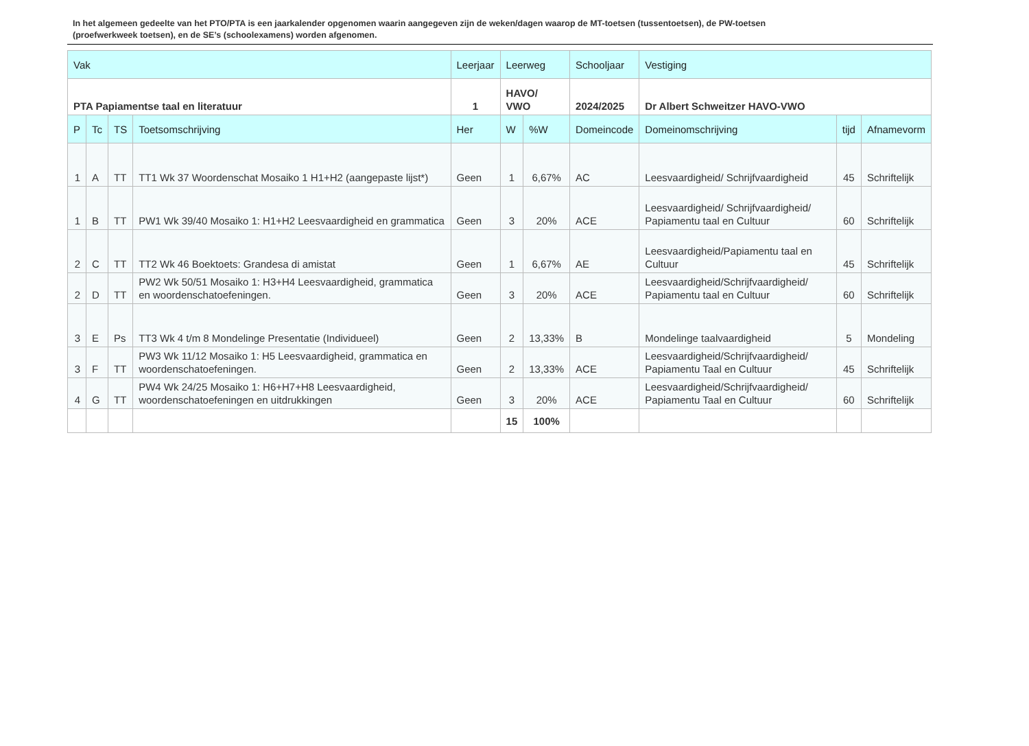In het algemeen gedeelte van het PTO/PTA is een jaarkalender opgenomen waarin aangegeven zijn de weken/dagen waarop de MT-toetsen (tussentoetsen), de PW-toetsen (proefwerkweek toetsen), en de SE’s (schoolexamens) worden afgenomen.
| Vak | | | | Leerjaar | Leerweg | | Schooljaar | Vestiging | | |
| --- | --- | --- | --- | --- | --- | --- | --- | --- | --- | --- |
| PTA Papiamentse taal en literatuur | | | | 1 | HAVO/ VWO | | 2024/2025 | Dr Albert Schweitzer HAVO-VWO | | |
| P | Tc | TS | Toetsomschrijving | Her | W | %W | Domeincode | Domeinomschrijving | tijd | Afnamevorm |
| 1 | A | TT | TT1 Wk 37 Woordenschat Mosaiko 1 H1+H2 (aangepaste lijst*) | Geen | 1 | 6,67% | AC | Leesvaardigheid/ Schrijfvaardigheid | 45 | Schriftelijk |
| 1 | B | TT | PW1 Wk 39/40 Mosaiko 1: H1+H2 Leesvaardigheid en grammatica | Geen | 3 | 20% | ACE | Leesvaardigheid/ Schrijfvaardigheid/ Papiamentu taal en Cultuur | 60 | Schriftelijk |
| 2 | C | TT | TT2 Wk 46 Boektoets: Grandesa di amistat | Geen | 1 | 6,67% | AE | Leesvaardigheid/Papiamentu taal en Cultuur | 45 | Schriftelijk |
| 2 | D | TT | PW2 Wk 50/51 Mosaiko 1: H3+H4 Leesvaardigheid, grammatica en woordenschatoefeningen. | Geen | 3 | 20% | ACE | Leesvaardigheid/Schrijfvaardigheid/ Papiamentu taal en Cultuur | 60 | Schriftelijk |
| 3 | E | Ps | TT3 Wk 4 t/m 8 Mondelinge Presentatie (Individueel) | Geen | 2 | 13,33% | B | Mondelinge taalvaardigheid | 5 | Mondeling |
| 3 | F | TT | PW3 Wk 11/12 Mosaiko 1: H5 Leesvaardigheid, grammatica en woordenschatoefeningen. | Geen | 2 | 13,33% | ACE | Leesvaardigheid/Schrijfvaardigheid/ Papiamentu Taal en Cultuur | 45 | Schriftelijk |
| 4 | G | TT | PW4 Wk 24/25 Mosaiko 1: H6+H7+H8 Leesvaardigheid, woordenschatoefeningen en uitdrukkingen | Geen | 3 | 20% | ACE | Leesvaardigheid/Schrijfvaardigheid/ Papiamentu Taal en Cultuur | 60 | Schriftelijk |
| | | | | | 15 | 100% | | | | |